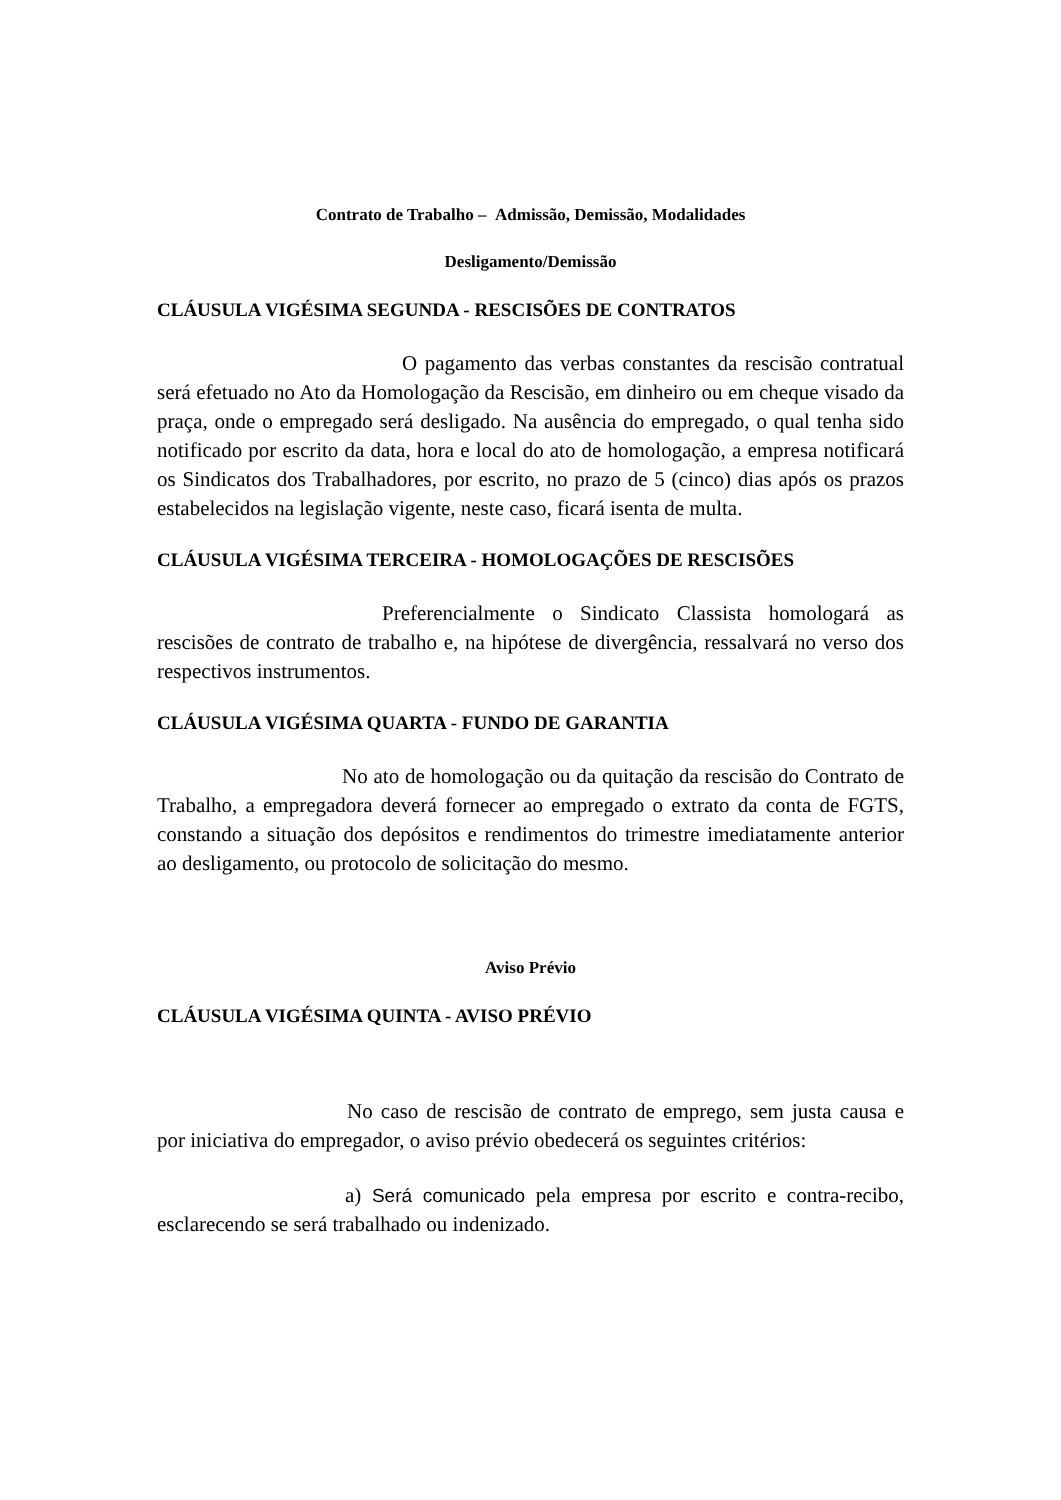Contrato de Trabalho – Admissão, Demissão, Modalidades
Desligamento/Demissão
CLÁUSULA VIGÉSIMA SEGUNDA - RESCISÕES DE CONTRATOS
O pagamento das verbas constantes da rescisão contratual será efetuado no Ato da Homologação da Rescisão, em dinheiro ou em cheque visado da praça, onde o empregado será desligado. Na ausência do empregado, o qual tenha sido notificado por escrito da data, hora e local do ato de homologação, a empresa notificará os Sindicatos dos Trabalhadores, por escrito, no prazo de 5 (cinco) dias após os prazos estabelecidos na legislação vigente, neste caso, ficará isenta de multa.
CLÁUSULA VIGÉSIMA TERCEIRA - HOMOLOGAÇÕES DE RESCISÕES
Preferencialmente o Sindicato Classista homologará as rescisões de contrato de trabalho e, na hipótese de divergência, ressalvará no verso dos respectivos instrumentos.
CLÁUSULA VIGÉSIMA QUARTA - FUNDO DE GARANTIA
No ato de homologação ou da quitação da rescisão do Contrato de Trabalho, a empregadora deverá fornecer ao empregado o extrato da conta de FGTS, constando a situação dos depósitos e rendimentos do trimestre imediatamente anterior ao desligamento, ou protocolo de solicitação do mesmo.
Aviso Prévio
CLÁUSULA VIGÉSIMA QUINTA - AVISO PRÉVIO
No caso de rescisão de contrato de emprego, sem justa causa e por iniciativa do empregador, o aviso prévio obedecerá os seguintes critérios:
a) Será comunicado pela empresa por escrito e contra-recibo, esclarecendo se será trabalhado ou indenizado.